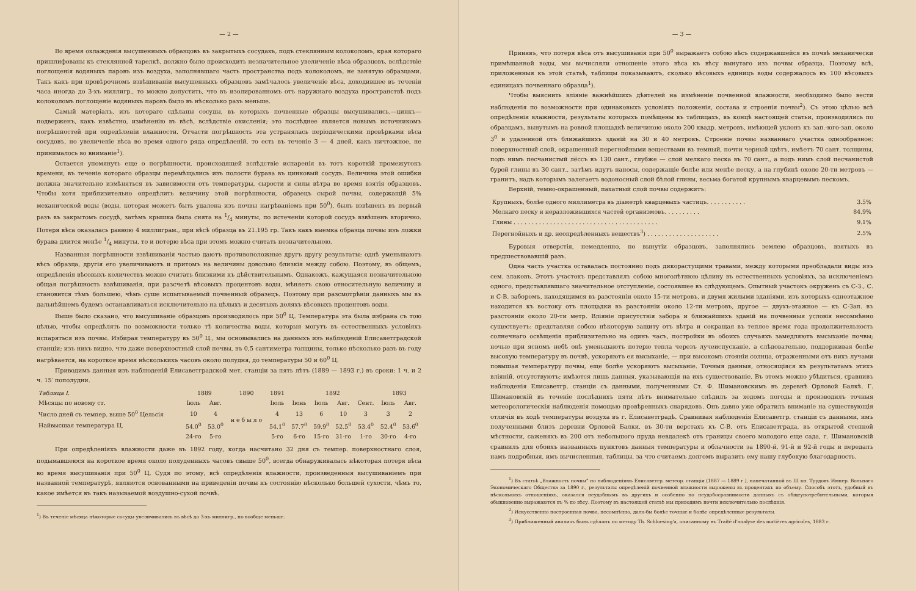— 2 —
Во время охлажденія высушенныхъ образцовъ въ закрытыхъ сосудахъ, подъ стеклянным колоколомъ, края котораго пришлифованы къ стеклянной тарелкѣ, должно было происходить незначительное увеличеніе вѣса образцовъ, вслѣдствіе поглощенія водяныхъ паровъ изъ воздуха, заполнявшаго часть пространства подъ колоколомъ, не занятую образцами. Такъ какъ при провѣрочномъ взвѣшиваніи высушенныхъ образцовъ замѣчалось увеличеніе вѣса, доходившее въ теченіи часа иногда до 3-хъ миллигр., то можно допустить, что въ изолированномъ отъ наружнаго воздуха пространствѣ подъ колоколомъ поглощеніе водяныхъ паровъ было въ нѣсколько разъ меньше.
Самый матеріалъ, изъ котораго сдѣланы сосуды, въ которыхъ почвенные образцы высушивались,—цинкъ— подверженъ, какъ извѣстно, измѣненію въ вѣсѣ, вслѣдствіе окисленія; это послѣднее является новымъ источникомъ погрѣшностей при опредѣленіи влажности. Отчасти погрѣшность эта устранялась періодическими провѣрками вѣса сосудовъ, но увеличеніе вѣса во время одного ряда опредѣленій, то есть въ теченіе 3 — 4 дней, какъ ничтожное, не принималось во вниманіе<sup>1</sup>).
Остается упомянуть еще о погрѣшности, происходящей вслѣдствіе испаренія въ тотъ короткій промежутокъ времени, въ теченіе котораго образцы перемѣщались изъ полости бурава въ цинковый сосудъ. Величина этой ошибки должна значительно измѣняться въ зависимости отъ температуры, сырости и силы вѣтра во время взятія образцовъ. Чтобы хотя приблизительно опредѣлить величину этой погрѣшности, образецъ сырой почвы, содержащій 5% механической воды (воды, которая можетъ быть удалена изъ почвы нагрѣваніемъ при 50<sup>0</sup>), былъ взвѣшенъ въ первый разъ въ закрытомъ сосудѣ, затѣмъ крышка была снята на 1/4 минуты, по истеченіи которой сосудъ взвѣшенъ вторично. Потеря вѣса оказалась равною 4 миллиграм., при вѣсѣ образца въ 21.195 гр. Такъ какъ выемка образца почвы изъ ложки бурава длится менѣе 1/4 минуты, то и потерю вѣса при этомъ можно считать незначительною.
Названныя погрѣшности взвѣшиванія частью даютъ противоположные другъ другу результаты: однѣ уменьшаютъ вѣсъ образца, другія его увеличиваютъ и притомъ на величины довольно близкія между собою. Поэтому, въ общемъ, опредѣленія вѣсовыхъ количествъ можно считать близкими къ дѣйствительнымъ. Однакожъ, кажущаяся незначительною общая погрѣшность взвѣшиванія, при разсчетѣ вѣсовыхъ процентовъ воды, мѣняетъ свою относительную величину и становится тѣмъ большею, чѣмъ суше испытываемый почвенный образецъ. Поэтому при разсмотрѣніи данныхъ мы въ дальнѣйшемъ будемъ останавливаться исключительно на цѣлыхъ и десятыхъ доляхъ вѣсовыхъ процентовъ воды.
Выше было сказано, что высушиваніе образцовъ производилось при 50<sup>0</sup> Ц. Температура эта была избрана съ тою цѣлью, чтобы опредѣлять по возможности только тѣ количества воды, которыя могутъ въ естественныхъ условіяхъ испаряться изъ почвы. Избирая температуру въ 50<sup>0</sup> Ц., мы основывались на данныхъ изъ наблюденій Елисаветградской станціи; изъ нихъ видно, что даже поверхностный слой почвы, въ 0,5 сантиметра толщины, только нѣсколько разъ въ году нагрѣвается, на короткое время нѣсколькихъ часовъ около полудня, до температуры 50 и 60<sup>0</sup> Ц.
Приводимъ данныя изъ наблюденій Елисаветградской мет. станціи за пять лѣтъ (1889 — 1893 г.) въ сроки: 1 ч. и 2 ч. 15′ пополудни.
| Таблица I. | 1889 | | 1890 | 1891 | 1892 | | | | 1893 | |
| --- | --- | --- | --- | --- | --- | --- | --- | --- | --- | --- |
| Мѣсяцы по новому ст. | Іюль | Авг. | н е б ы л о | Іюль | Іюнь | Іюль | Авг. | Сент. | Іюль | Авг. |
| Число дней съ темпер. выше 50<sup>0</sup> Цельсія | 10 | 4 | | 4 | 13 | 6 | 10 | 3 | 3 | 2 |
| Найвысшая температура Ц. | 54.0<sup>0</sup> | 53.0<sup>0</sup> | | 54.1<sup>0</sup> | 57.7<sup>0</sup> | 59.9<sup>0</sup> | 52.5<sup>0</sup> | 53.4<sup>0</sup> | 52.4<sup>0</sup> | 53.6<sup>0</sup> |
| | 24-го | 5-го | | 5-го | 6-го | 15-го | 31-го | 1-го | 30-го | 4-го |
При опредѣленіяхъ влажности даже въ 1892 году, когда насчитано 32 дня съ темпер. поверхностнаго слоя, подымавшеюся на короткое время около полуденныхъ часовъ свыше 50<sup>0</sup>, всегда обнаруживалась нѣкоторая потеря вѣса во время высушиванія при 50<sup>0</sup> Ц. Судя по этому, всѣ опредѣленія влажности, произведенныя высушиваніемъ при названной температурѣ, являются основанными на приведеніи почвы къ состоянію нѣсколько большей сухости, чѣмъ то, какое имѣется въ такъ называемой воздушно-сухой почвѣ.
<sup>1</sup>) Въ теченіе мѣсяца нѣкоторые сосуды увеличивались въ вѣсѣ до 3-хъ миллигр., но вообще меньше.
— 3 —
Принявъ, что потеря вѣса отъ высушиванія при 50<sup>0</sup> выражаетъ собою вѣсъ содержавшейся въ почвѣ механически примѣшанной воды, мы вычисляли отношеніе этого вѣса къ вѣсу вынутаго изъ почвы образца. Поэтому всѣ, приложенныя къ этой статьѣ, таблицы показываютъ, сколько вѣсовыхъ единицъ воды содержалось въ 100 вѣсовыхъ единицахъ почвеннаго образца<sup>1</sup>).
Чтобы выяснить вліяніе важнѣйшихъ дѣятелей на измѣненіе почвенной влажности, необходимо было вести наблюденія по возможности при одинаковыхъ условіяхъ положенія, состава и строенія почвы<sup>2</sup>). Съ этою цѣлью всѣ опредѣленія влажности, результаты которыхъ помѣщены въ таблицахъ, въ концѣ настоящей статьи, производились по образцамъ, вынутымъ на ровной площадкѣ величиною около 200 квадр. метровъ, имѣющей уклонъ къ зап.-юго-зап. около 3<sup>0</sup> и удаленной отъ ближайшихъ зданій на 30 и 40 метровъ. Строеніе почвы названнаго участка однообразное: поверхностный слой, окрашенный перегнойными веществами въ темный, почти черный цвѣтъ, имѣетъ 70 сант. толщины, подъ нимъ песчанистый лёссъ въ 130 сант., глубже — слой мелкаго песка въ 70 сант., а подъ нимъ слой песчанистой бурой глины въ 30 сант., затѣмъ идутъ наносы, содержащіе болѣе или менѣе песку, а на глубинѣ около 20-ти метровъ — гранитъ, надъ которымъ залегаетъ водоносный слой бѣлой глины, весьма богатой крупнымъ кварцевымъ пескомъ.
Верхній, темно-окрашенный, пахатный слой почвы содержитъ:
| Крупныхъ, болѣе одного миллиметра въ діаметрѣ кварцевыхъ частицъ. . . . . . . . . . . | 3.5% |
| Мелкаго песку и неразложившихся частей организмовъ. . . . . . . . . . | 84.9% |
| Глины . . . . . . . . . . . . . . . . . . . . . . . . . . . . . . . . . . . . . . . . | 9.1% |
| Перегнойныхъ и др. неопредѣленныхъ веществъ<sup>3</sup>) . . . . . . . . . . . . . . . . . . . . | 2.5% |
Буровыя отверстія, немедленно, по вынутіи образцовъ, заполнялись землею образцовъ, взятыхъ въ предшествовавшій разъ.
Одна часть участка оставалась постоянно подъ дикорастущими травами, между которыми преобладали виды изъ сем. злаковъ. Этотъ участокъ представлялъ собою многолѣтнюю цѣлину въ естественныхъ условіяхъ, за исключеніемъ одного, представлявшаго значительное отступленіе, состоявшее въ слѣдующемъ. Опытный участокъ окруженъ съ С-З., С. и С-В. заборомъ, находящимся въ разстояніи около 15-ти метровъ, и двумя жилыми зданіями, изъ которыхъ одноэтажное находится къ востоку отъ площадки въ разстояніи около 12-ти метровъ, другое — двухъ-этажное — къ С-Зап. въ разстояніи около 20-ти метр. Вліяніе присутствія забора и ближайшихъ зданій на почвенныя условія несомнѣнно существуетъ: представляя собою нѣкоторую защиту отъ вѣтра и сокращая въ теплое время года продолжительность солнечнаго освѣщенія приблизительно на одинъ часъ, постройки въ обоихъ случаяхъ замедляютъ высыханіе почвы; ночью при ясномъ небѣ онѣ уменьшаютъ потерю тепла черезъ лучеиспусканіе, а слѣдовательно, поддерживая болѣе высокую температуру въ почвѣ, ускоряютъ ея высыханіе, — при высокомъ стояніи солнца, отраженными отъ нихъ лучами повышая температуру почвы, еще болѣе ускоряютъ высыханіе. Точныя данныя, относящіяся къ результатамъ этихъ вліяній, отсутствуютъ; имѣются лишь данныя, указывающія на ихъ существованіе. Въ этомъ можно убѣдиться, сравнивъ наблюденія Елисаветгр. станціи съ данными, полученными Ст. Ф. Шимановскимъ въ деревнѣ Орловой Балкѣ. Г. Шимановскій въ теченіе послѣднихъ пяти лѣтъ внимательно слѣдилъ за ходомъ погоды и производилъ точныя метеорологическія наблюденія помощью провѣренныхъ снарядовъ. Онъ давно уже обратилъ вниманіе на существующія отличія въ ходѣ температуры воздуха въ г. Елисаветградѣ. Сравнивая наблюденія Елисаветгр. станціи съ данными, имъ полученными близъ деревни Орловой Балки, въ 30-ти верстахъ къ С-В. отъ Елисаветграда, въ открытой степной мѣстности, саженяхъ въ 200 отъ небольшого пруда невдалекѣ отъ границы своего молодого еще сада, г. Шимановскій сравнилъ для обоихъ названныхъ пунктовъ данныя температуры и облачности за 1890-й, 91-й и 92-й годы и передалъ намъ подробныя, имъ вычисленныя, таблицы, за что считаемъ долгомъ выразить ему нашу глубокую благодарность.
<sup>1</sup>) Въ статьѣ „Влажность почвы“ по наблюденіямъ Елисаветгр. метеор. станціи (1887 — 1889 г.), напечатанной въ III кн. Трудовъ Импер. Вольнаго Экономическаго Общества за 1890 г., результаты опредѣленій почвенной влажности выражены въ процентахъ по объему. Способъ этотъ, удобный въ нѣсколькихъ отношеніяхъ, оказался неудобнымъ въ другихъ и особенно по неудобосравнимости данныхъ съ общеупотребительными, которыя обыкновенно выражаются въ % по вѣсу. Поэтому въ настоящей статьѣ мы приводимъ почти исключительно послѣднія.
<sup>2</sup>) Искусственно построенная почва, несомнѣнно, дала-бы болѣе точные и болѣе опредѣленные результаты.
<sup>3</sup>) Приближенный анализъ былъ сдѣланъ по методу Th. Schloesing'a, описанному въ Traité d'analyse des matières agricoles, 1883 г.